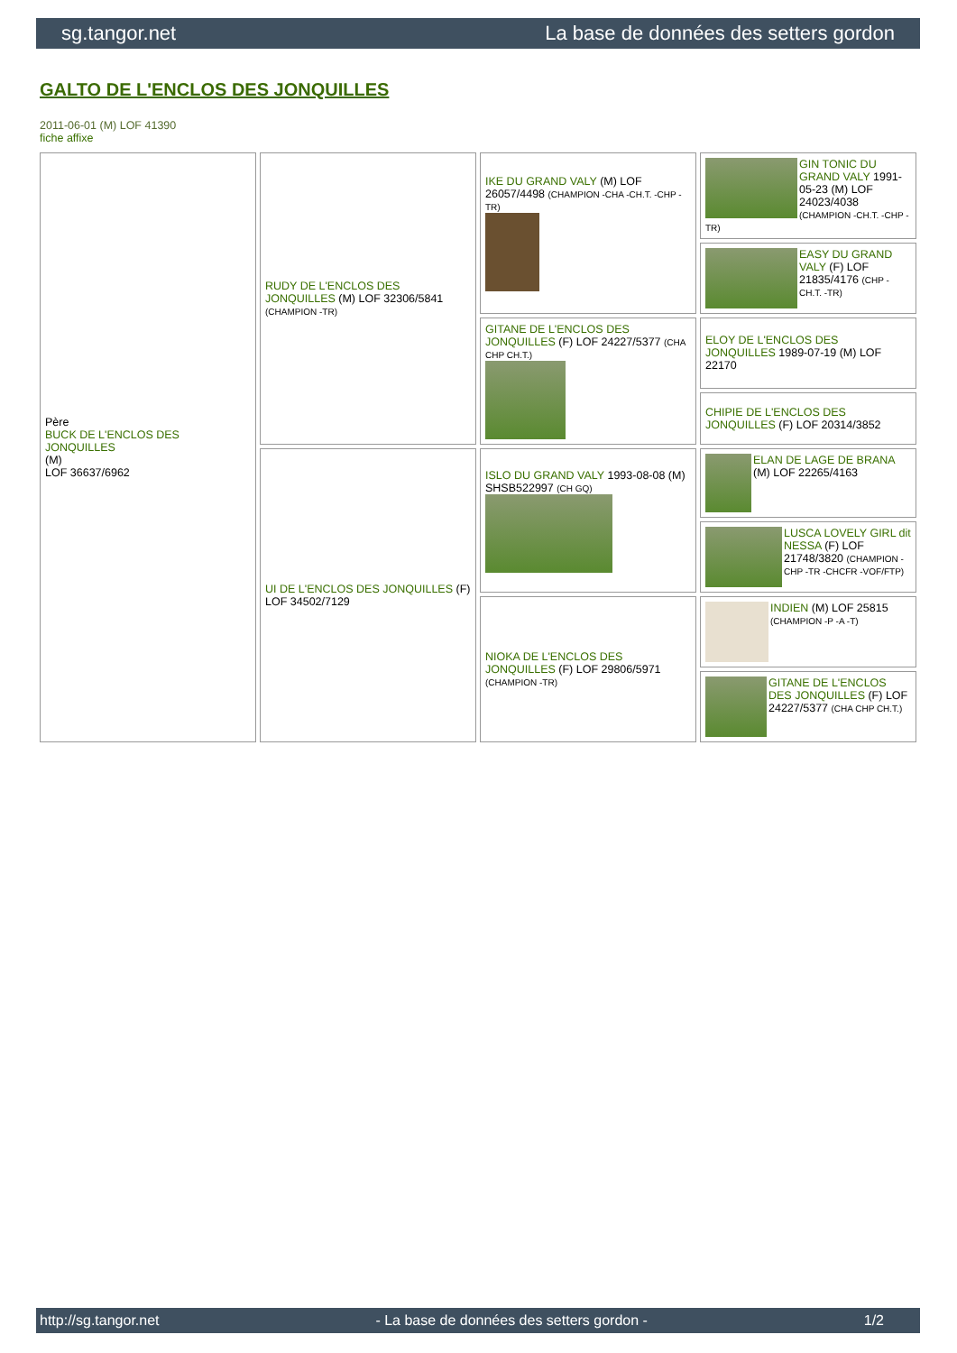sg.tangor.net La base de données des setters gordon
GALTO DE L'ENCLOS DES JONQUILLES
2011-06-01 (M) LOF 41390
fiche affixe
| Père BUCK DE L'ENCLOS DES JONQUILLES (M) LOF 36637/6962 | RUDY DE L'ENCLOS DES JONQUILLES (M) LOF 32306/5841 (CHAMPION -TR) | IKE DU GRAND VALY (M) LOF 26057/4498 (CHAMPION -CHA -CH.T. -CHP -TR) | GIN TONIC DU GRAND VALY 1991-05-23 (M) LOF 24023/4038 (CHAMPION -CH.T. -CHP -TR) |
| | | | EASY DU GRAND VALY (F) LOF 21835/4176 (CHP -CH.T. -TR) |
| | | GITANE DE L'ENCLOS DES JONQUILLES (F) LOF 24227/5377 (CHA CHP CH.T.) | ELOY DE L'ENCLOS DES JONQUILLES 1989-07-19 (M) LOF 22170 |
| | | | CHIPIE DE L'ENCLOS DES JONQUILLES (F) LOF 20314/3852 |
| | UI DE L'ENCLOS DES JONQUILLES (F) LOF 34502/7129 | ISLO DU GRAND VALY 1993-08-08 (M) SHSB522997 (CH GQ) | ELAN DE LAGE DE BRANA (M) LOF 22265/4163 |
| | | | LUSCA LOVELY GIRL dit NESSA (F) LOF 21748/3820 (CHAMPION -CHP -TR -CHCFR -VOF/FTP) |
| | | NIOKA DE L'ENCLOS DES JONQUILLES (F) LOF 29806/5971 (CHAMPION -TR) | INDIEN (M) LOF 25815 (CHAMPION -P -A -T) |
| | | | GITANE DE L'ENCLOS DES JONQUILLES (F) LOF 24227/5377 (CHA CHP CH.T.) |
http://sg.tangor.net - La base de données des setters gordon - 1/2